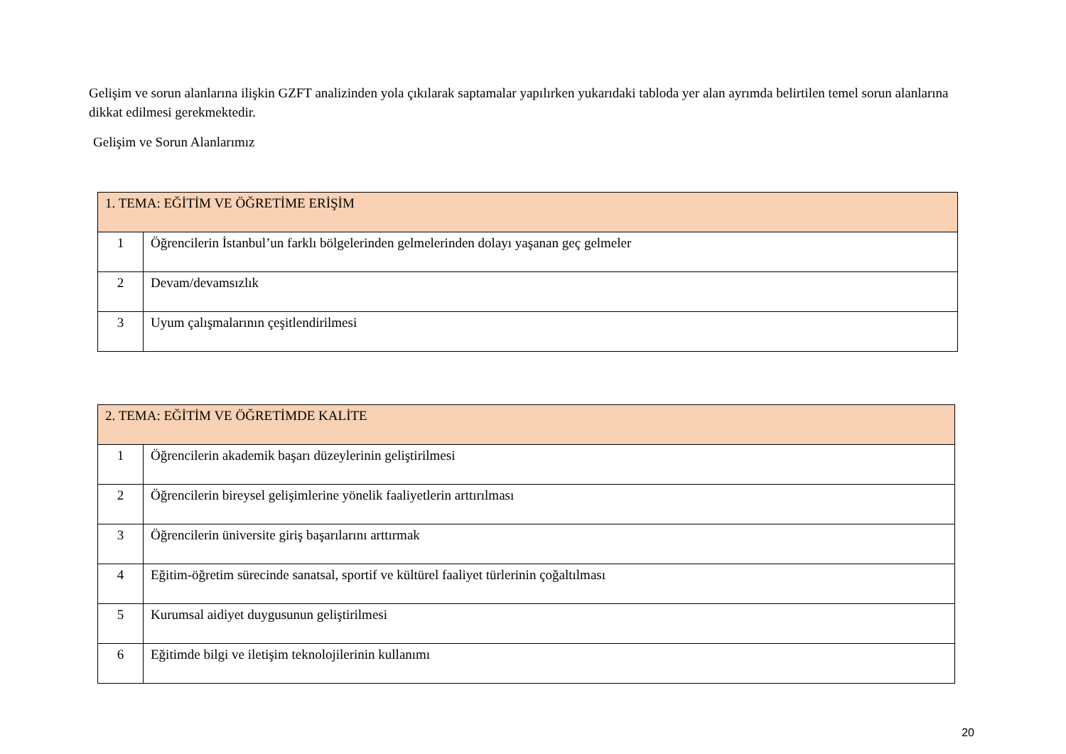Gelişim ve sorun alanlarına ilişkin GZFT analizinden yola çıkılarak saptamalar yapılırken yukarıdaki tabloda yer alan ayrımda belirtilen temel sorun alanlarına dikkat edilmesi gerekmektedir.
Gelişim ve Sorun Alanlarımız
| 1. TEMA: EĞİTİM VE ÖĞRETİME ERİŞİM | |
| 1 | Öğrencilerin İstanbul’un farklı bölgelerinden gelmelerinden dolayı yaşanan geç gelmeler |
| 2 | Devam/devamsızlık |
| 3 | Uyum çalışmalarının çeşitlendirilmesi |
| 2. TEMA: EĞİTİM VE ÖĞRETİMDE KALİTE | |
| 1 | Öğrencilerin akademik başarı düzeylerinin geliştirilmesi |
| 2 | Öğrencilerin bireysel gelişimlerine yönelik faaliyetlerin arttırılması |
| 3 | Öğrencilerin üniversite giriş başarılarını arttırmak |
| 4 | Eğitim-öğretim sürecinde sanatsal, sportif ve kültürel faaliyet türlerinin çoğaltılması |
| 5 | Kurumsal aidiyet duygusunun geliştirilmesi |
| 6 | Eğitimde bilgi ve iletişim teknolojilerinin kullanımı |
20